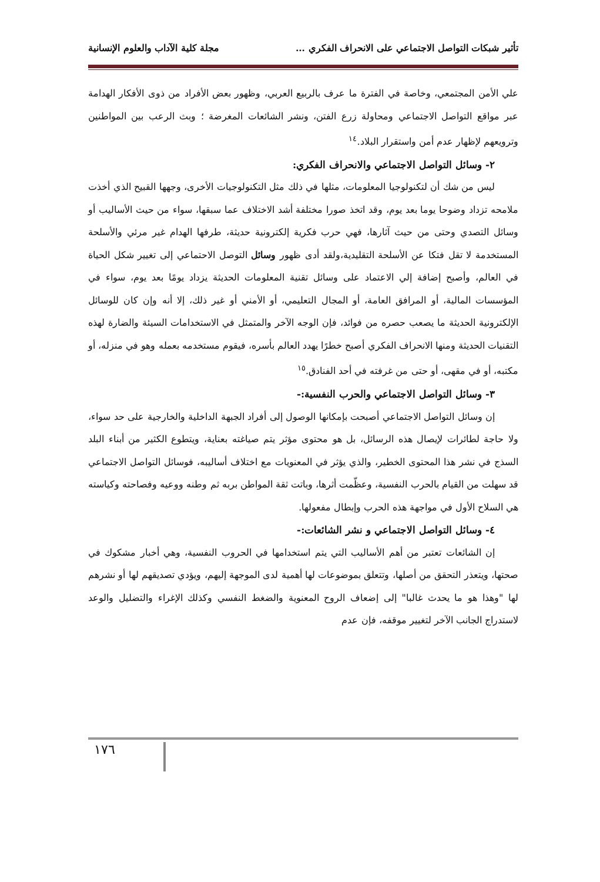تأثير شبكات التواصل الاجتماعي على الانحراف الفكري … مجلة كلية الآداب والعلوم الإنسانية
علي الأمن المجتمعي، وخاصة في الفترة ما عرف بالربيع العربي، وظهور بعض الأفراد من ذوى الأفكار الهدامة عبر مواقع التواصل الاجتماعي ومحاولة زرع الفتن، ونشر الشائعات المغرضة ؛ وبث الرعب بين المواطنين وترويعهم لإظهار عدم أمن واستقرار البلاد.<sup>١٤</sup>
٢- وسائل التواصل الاجتماعي والانحراف الفكري:
ليس من شك أن لتكنولوجيا المعلومات، مثلها في ذلك مثل التكنولوجيات الأخرى، وجهها القبيح الذي أخذت ملامحه تزداد وضوحا يوما بعد يوم، وقد اتخذ صورا مختلفة أشد الاختلاف عما سبقها، سواء من حيث الأساليب أو وسائل التصدي وحتى من حيث آثارها، فهي حرب فكرية إلكترونية حديثة، طرفها الهدام غير مرئي والأسلحة المستخدمة لا تقل فتكا عن الأسلحة التقليدية،ولقد أدى ظهور وسائل التوصل الاحتماعي إلى تغيير شكل الحياة في العالم، وأصبح إضافة إلي الاعتماد على وسائل تقنية المعلومات الحديثة يزداد يومًا بعد يوم، سواء في المؤسسات المالية، أو المرافق العامة، أو المجال التعليمي، أو الأمني أو غير ذلك، إلا أنه وإن كان للوسائل الإلكترونية الحديثة ما يصعب حصره من فوائد، فإن الوجه الآخر والمتمثل في الاستخدامات السيئة والضارة لهذه التقنيات الحديثة ومنها الانحراف الفكري أصبح خطرًا يهدد العالم بأسره، فيقوم مستخدمه بعمله وهو في منزله، أو مكتبه، أو في مقهى، أو حتى من غرفته في أحد الفنادق.<sup>١٥</sup>
٣- وسائل التواصل الاجتماعي والحرب النفسية:-
إن وسائل التواصل الاجتماعي أصبحت بإمكانها الوصول إلى أفراد الجبهة الداخلية والخارجية على حد سواء، ولا حاجة لطائرات لإيصال هذه الرسائل، بل هو محتوى مؤثر يتم صياغته بعناية، ويتطوع الكثير من أبناء البلد السذج في نشر هذا المحتوى الخطير، والذي يؤثر في المعنويات مع اختلاف أساليبه، فوسائل التواصل الاجتماعي قد سهلت من القيام بالحرب النفسية، وعظّمت أثرها، وباتت ثقة المواطن بربه ثم وطنه ووعيه وفصاحته وكياسته هي السلاح الأول في مواجهة هذه الحرب وإبطال مفعولها.
٤- وسائل التواصل الاجتماعي و نشر الشائعات:-
إن الشائعات تعتبر من أهم الأساليب التي يتم استخدامها في الحروب النفسية، وهي أخبار مشكوك في صحتها، ويتعذر التحقق من أصلها، وتتعلق بموضوعات لها أهمية لدى الموجهة إليهم، ويؤدي تصديقهم لها أو نشرهم لها "وهذا هو ما يحدث غالبا" إلى إضعاف الروح المعنوية والضغط النفسي وكذلك الإغراء والتضليل والوعد لاستدراج الجانب الآخر لتغيير موقفه، فإن عدم
١٧٦